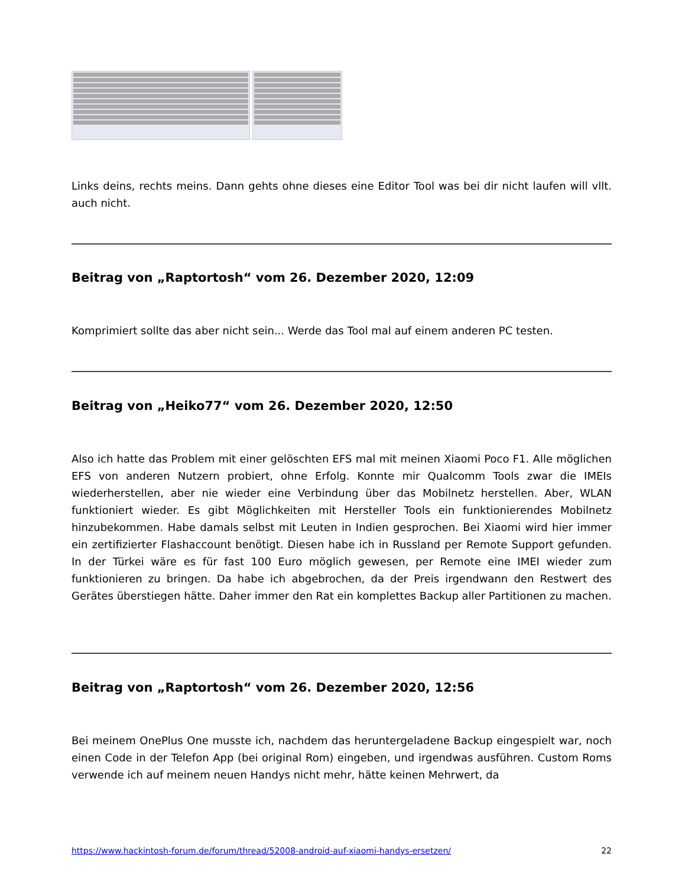Links deins, rechts meins. Dann gehts ohne dieses eine Editor Tool was bei dir nicht laufen will vllt. auch nicht.
Beitrag von „Raptortosh“ vom 26. Dezember 2020, 12:09
Komprimiert sollte das aber nicht sein... Werde das Tool mal auf einem anderen PC testen.
Beitrag von „Heiko77“ vom 26. Dezember 2020, 12:50
Also ich hatte das Problem mit einer gelöschten EFS mal mit meinen Xiaomi Poco F1. Alle möglichen EFS von anderen Nutzern probiert, ohne Erfolg. Konnte mir Qualcomm Tools zwar die IMEIs wiederherstellen, aber nie wieder eine Verbindung über das Mobilnetz herstellen. Aber, WLAN funktioniert wieder. Es gibt Möglichkeiten mit Hersteller Tools ein funktionierendes Mobilnetz hinzubekommen. Habe damals selbst mit Leuten in Indien gesprochen. Bei Xiaomi wird hier immer ein zertifizierter Flashaccount benötigt. Diesen habe ich in Russland per Remote Support gefunden. In der Türkei wäre es für fast 100 Euro möglich gewesen, per Remote eine IMEI wieder zum funktionieren zu bringen. Da habe ich abgebrochen, da der Preis irgendwann den Restwert des Gerätes überstiegen hätte. Daher immer den Rat ein komplettes Backup aller Partitionen zu machen.
Beitrag von „Raptortosh“ vom 26. Dezember 2020, 12:56
Bei meinem OnePlus One musste ich, nachdem das heruntergeladene Backup eingespielt war, noch einen Code in der Telefon App (bei original Rom) eingeben, und irgendwas ausführen. Custom Roms verwende ich auf meinem neuen Handys nicht mehr, hätte keinen Mehrwert, da
https://www.hackintosh-forum.de/forum/thread/52008-android-auf-xiaomi-handys-ersetzen/ 22